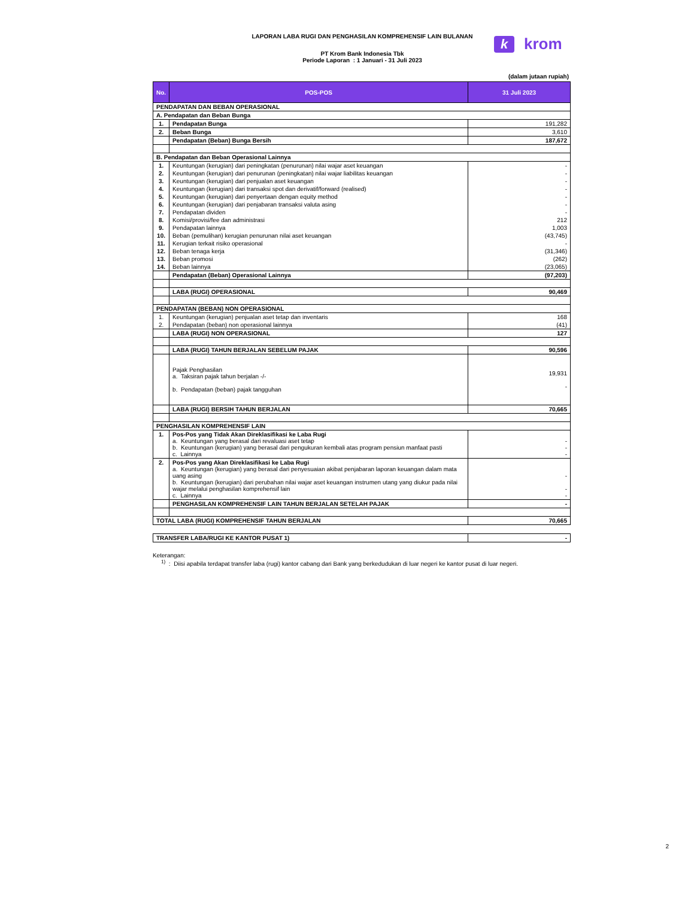LAPORAN LABA RUGI DAN PENGHASILAN KOMPREHENSIF LAIN BULANAN
PT Krom Bank Indonesia Tbk
Periode Laporan : 1 Januari - 31 Juli 2023
kkrom
(dalam jutaan rupiah)
| No. | POS-POS | 31 Juli 2023 |
| --- | --- | --- |
| PENDAPATAN DAN BEBAN OPERASIONAL | | |
| A. Pendapatan dan Beban Bunga | | |
| 1. | Pendapatan Bunga | 191,282 |
| 2. | Beban Bunga | 3,610 |
| | Pendapatan (Beban) Bunga Bersih | 187,672 |
| B. Pendapatan dan Beban Operasional Lainnya | | |
| 1. | Keuntungan (kerugian) dari peningkatan (penurunan) nilai wajar aset keuangan | - |
| 2. | Keuntungan (kerugian) dari penurunan (peningkatan) nilai wajar liabilitas keuangan | - |
| 3. | Keuntungan (kerugian) dari penjualan aset keuangan | - |
| 4. | Keuntungan (kerugian) dari transaksi spot dan derivatif/forward (realised) | - |
| 5. | Keuntungan (kerugian) dari penyertaan dengan equity method | - |
| 6. | Keuntungan (kerugian) dari penjabaran transaksi valuta asing | - |
| 7. | Pendapatan dividen | - |
| 8. | Komisi/provisi/fee dan administrasi | 212 |
| 9. | Pendapatan lainnya | 1,003 |
| 10. | Beban (pemulihan) kerugian penurunan nilai aset keuangan | (43,745) |
| 11. | Kerugian terkait risiko operasional | - |
| 12. | Beban tenaga kerja | (31,346) |
| 13. | Beban promosi | (262) |
| 14. | Beban lainnya | (23,065) |
| | Pendapatan (Beban) Operasional Lainnya | (97,203) |
| | LABA (RUGI) OPERASIONAL | 90,469 |
| PENDAPATAN (BEBAN) NON OPERASIONAL | | |
| 1. | Keuntungan (kerugian) penjualan aset tetap dan inventaris | 168 |
| 2. | Pendapatan (beban) non operasional lainnya | (41) |
| | LABA (RUGI) NON OPERASIONAL | 127 |
| | LABA (RUGI) TAHUN BERJALAN SEBELUM PAJAK | 90,596 |
| | Pajak Penghasilan a. Taksiran pajak tahun berjalan -/- b. Pendapatan (beban) pajak tangguhan | 19,931 - |
| | LABA (RUGI) BERSIH TAHUN BERJALAN | 70,665 |
| PENGHASILAN KOMPREHENSIF LAIN | | |
| 1. | Pos-Pos yang Tidak Akan Direklasifikasi ke Laba Rugi a. Keuntungan yang berasal dari revaluasi aset tetap b. Keuntungan (kerugian) yang berasal dari pengukuran kembali atas program pensiun manfaat pasti c. Lainnya | - - - |
| 2. | Pos-Pos yang Akan Direklasifikasi ke Laba Rugi a. Keuntungan (kerugian) yang berasal dari penyesuaian akibat penjabaran laporan keuangan dalam mata uang asing b. Keuntungan (kerugian) dari perubahan nilai wajar aset keuangan instrumen utang yang diukur pada nilai wajar melalui penghasilan komprehensif lain c. Lainnya | - - - |
| | PENGHASILAN KOMPREHENSIF LAIN TAHUN BERJALAN SETELAH PAJAK | - |
| TOTAL LABA (RUGI) KOMPREHENSIF TAHUN BERJALAN | | 70,665 |
| TRANSFER LABA/RUGI KE KANTOR PUSAT 1) | - |
Keterangan:
<sup>1)</sup> : Diisi apabila terdapat transfer laba (rugi) kantor cabang dari Bank yang berkedudukan di luar negeri ke kantor pusat di luar negeri.
2